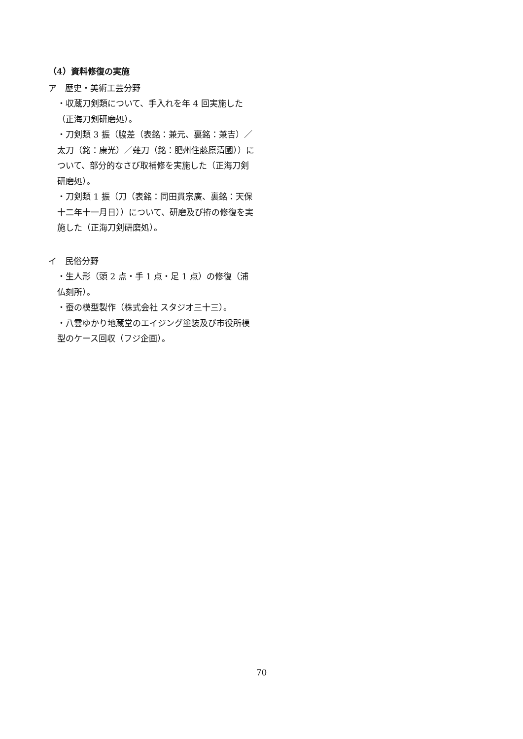（4）資料修復の実施
ア　歴史・美術工芸分野
・収蔵刀剣類について、手入れを年 4 回実施した（正海刀剣研磨処）。
・刀剣類 3 振（脇差（表銘：兼元、裏銘：兼吉）／太刀（銘：康光）／薙刀（銘：肥州住藤原清國））について、部分的なさび取補修を実施した（正海刀剣研磨処）。
・刀剣類 1 振（刀（表銘：同田貫宗廣、裏銘：天保十二年十一月日））について、研磨及び拵の修復を実施した（正海刀剣研磨処）。
イ　民俗分野
・生人形（頭 2 点・手 1 点・足 1 点）の修復（浦仏刻所）。
・蚕の模型製作（株式会社 スタジオ三十三）。
・八雲ゆかり地蔵堂のエイジング塗装及び市役所模型のケース回収（フジ企画）。
70